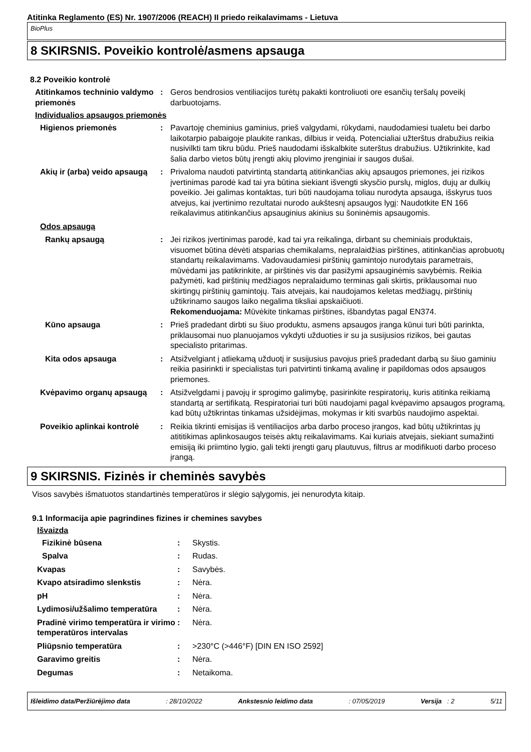Atitinka Reglamento (ES) Nr. 1907/2006 (REACH) II priedo reikalavimams - Lietuva
BioPlus
8 SKIRSNIS. Poveikio kontrolė/asmens apsauga
8.2 Poveikio kontrolė
| Atitinkamos techninio valdymo priemonės | : | Geros bendrosios ventiliacijos turėtų pakakti kontroliuoti ore esančių teršalų poveikį darbuotojams. |
Individualios apsaugos priemonės
| Higienos priemonės | : | Pavartoję cheminius gaminius, prieš valgydami, rūkydami, naudodamiesi tualetu bei darbo laikotarpio pabaigoje plaukite rankas, dilbius ir veidą. Potencialiai užterštus drabužius reikia nusivilkti tam tikru būdu. Prieš naudodami išskalbkite suterštus drabužius. Užtikrinkite, kad šalia darbo vietos būtų įrengti akių plovimo įrenginiai ir saugos dušai. |
| Akių ir (arba) veido apsaugą | : | Privaloma naudoti patvirtintą standartą atitinkančias akių apsaugos priemones, jei rizikos įvertinimas parodė kad tai yra būtina siekiant išvengti skysčio purslų, miglos, dujų ar dulkių poveikio. Jei galimas kontaktas, turi būti naudojama toliau nurodyta apsauga, išskyrus tuos atvejus, kai įvertinimo rezultatai nurodo aukštesnį apsaugos lygį: Naudotkite EN 166 reikalavimus atitinkančius apsauginius akinius su šoninėmis apsaugomis. |
| Odos apsaugą | | |
| Rankų apsaugą | : | Jei rizikos įvertinimas parodė, kad tai yra reikalinga, dirbant su cheminiais produktais, visuomet būtina dėvėti atsparias chemikalams, nepralaidžias pirštines, atitinkančias aprobuotų standartų reikalavimams. Vadovaudamiesi pirštinių gamintojo nurodytais parametrais, mūvėdami jas patikrinkite, ar pirštinės vis dar pasižymi apsauginėmis savybėmis. Reikia pažymėti, kad pirštinių medžiagos nepralaidumo terminas gali skirtis, priklausomai nuo skirtingų pirštinių gamintojų. Tais atvejais, kai naudojamos keletas medžiagų, pirštinių užtikrinamo saugos laiko negalima tiksliai apskaičiuoti. Rekomenduojama: Mūvėkite tinkamas pirštines, išbandytas pagal EN374. |
| Kūno apsauga | : | Prieš pradedant dirbti su šiuo produktu, asmens apsaugos įranga kūnui turi būti parinkta, priklausomai nuo planuojamos vykdyti užduoties ir su ja susijusios rizikos, bei gautas specialisto pritarimas. |
| Kita odos apsauga | : | Atsižvelgiant į atliekamą užduotį ir susijusius pavojus prieš pradedant darbą su šiuo gaminiu reikia pasirinkti ir specialistas turi patvirtinti tinkamą avalinę ir papildomas odos apsaugos priemones. |
| Kvėpavimo organų apsaugą | : | Atsižvelgdami į pavojų ir sprogimo galimybę, pasirinkite respiratorių, kuris atitinka reikiamą standartą ar sertifikatą. Respiratoriai turi būti naudojami pagal kvėpavimo apsaugos programą, kad būtų užtikrintas tinkamas užsidėjimas, mokymas ir kiti svarbūs naudojimo aspektai. |
| Poveikio aplinkai kontrolė | : | Reikia tikrinti emisijas iš ventiliacijos arba darbo proceso įrangos, kad būtų užtikrintas jų atititikimas aplinkosaugos teisės aktų reikalavimams. Kai kuriais atvejais, siekiant sumažinti emisiją iki priimtino lygio, gali tekti įrengti garų plautuvus, filtrus ar modifikuoti darbo proceso įrangą. |
9 SKIRSNIS. Fizinės ir cheminės savybės
Visos savybės išmatuotos standartinės temperatūros ir slėgio sąlygomis, jei nenurodyta kitaip.
9.1 Informacija apie pagrindines fizines ir chemines savybes
Išvaizda
| Fizikinė būsena | : | Skystis. |
| Spalva | : | Rudas. |
| Kvapas | : | Savybės. |
| Kvapo atsiradimo slenkstis | : | Nėra. |
| pH | : | Nėra. |
| Lydimosi/užšalimo temperatūra | : | Nėra. |
| Pradinė virimo temperatūra ir virimo temperatūros intervalas | : | Nėra. |
| Pliūpsnio temperatūra | : | >230°C (>446°F) [DIN EN ISO 2592] |
| Garavimo greitis | : | Nėra. |
| Degumas | : | Netaikoma. |
Išleidimo data/Peržiūrėjimo data: 28/10/2022 Ankstesnio leidimo data: 07/05/2019 Versija : 2 5/11